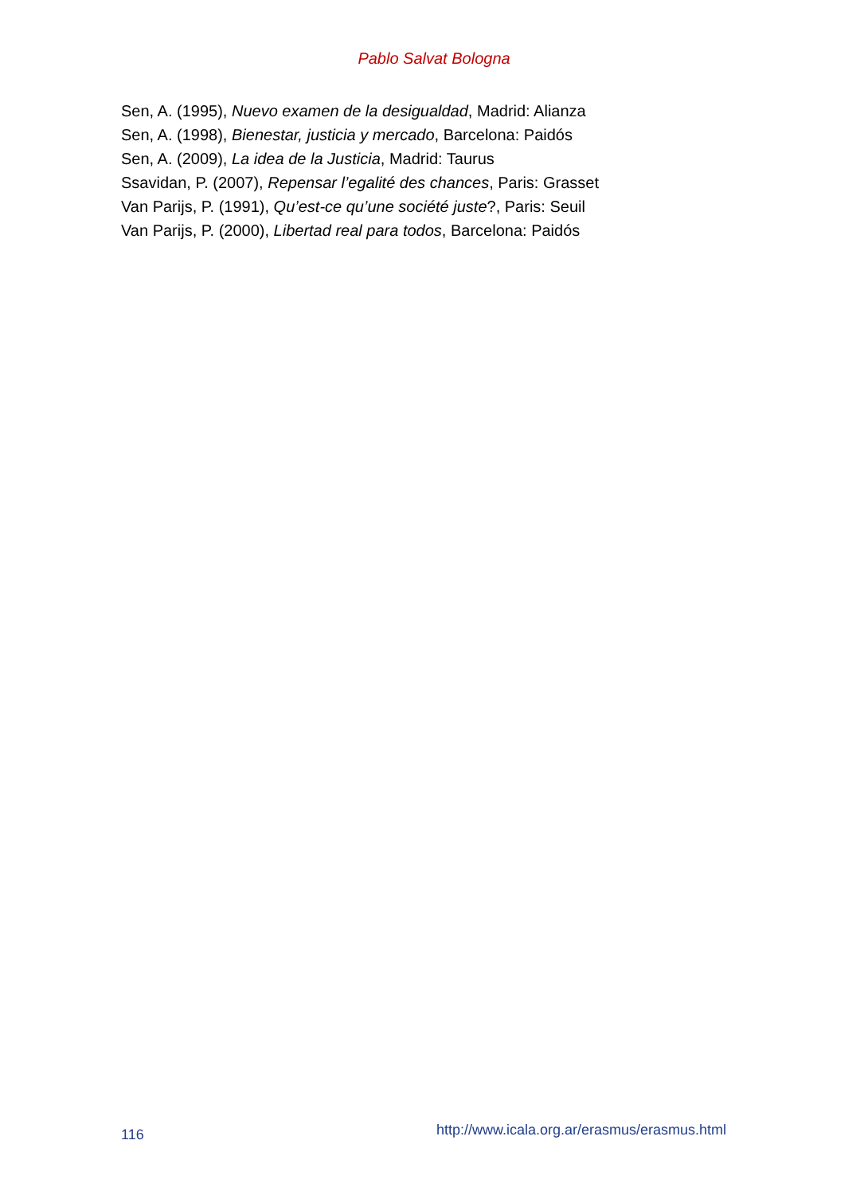Pablo Salvat Bologna
Sen, A. (1995), Nuevo examen de la desigualdad, Madrid: Alianza
Sen, A. (1998), Bienestar, justicia y mercado, Barcelona: Paidós
Sen, A. (2009), La idea de la Justicia, Madrid: Taurus
Ssavidan, P. (2007), Repensar l’egalité des chances, Paris: Grasset
Van Parijs, P. (1991), Qu’est-ce qu’une société juste?, Paris: Seuil
Van Parijs, P. (2000), Libertad real para todos, Barcelona: Paidós
116 http://www.icala.org.ar/erasmus/erasmus.html